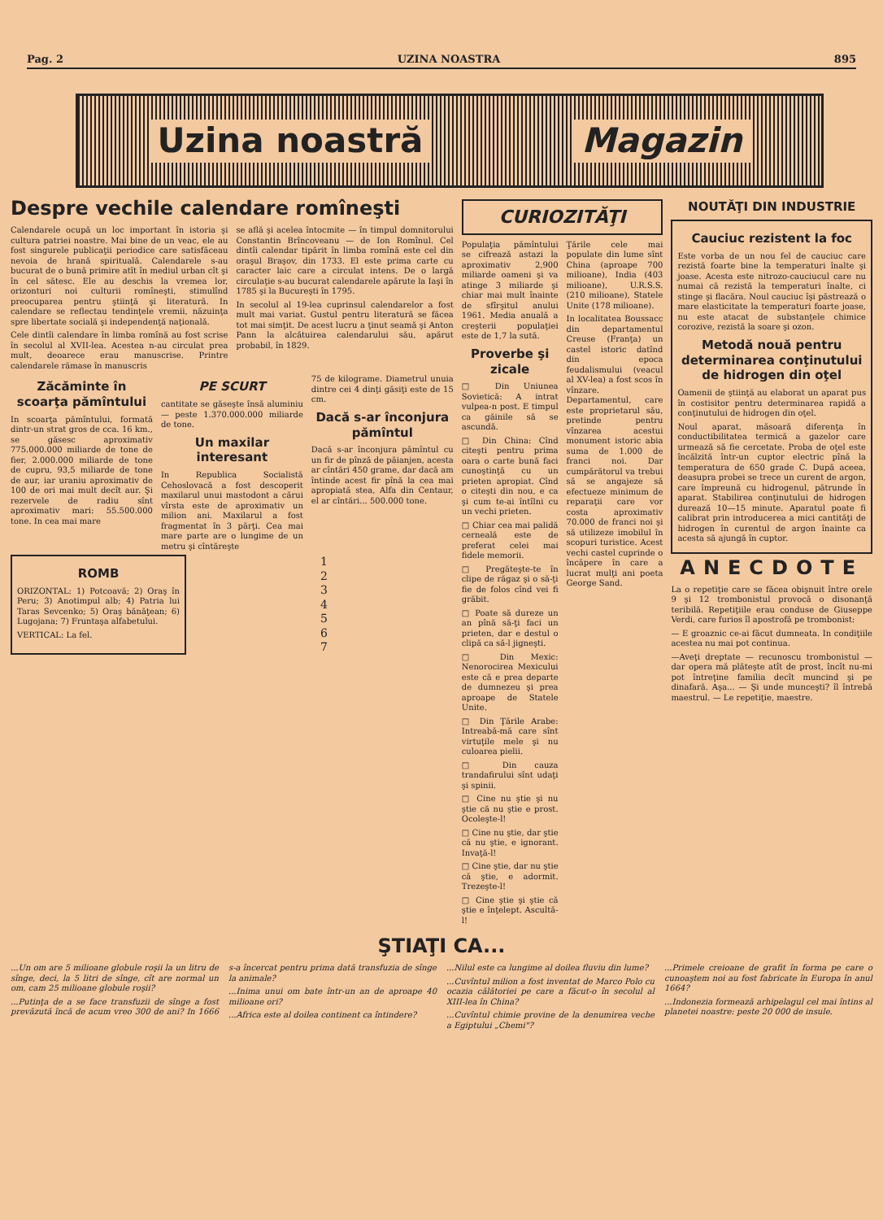Pag. 2 UZINA NOASTRA 895
Uzina noastră Magazin
Despre vechile calendare romîneşti
Calendarele ocupă un loc important în istoria şi cultura patriei noastre. Mai bine de un veac, ele au fost singurele publicaţii periodice care satisfăceau nevoia de hrană spirituală. Calendarele s-au bucurat de o bună primire atît în mediul urban cît şi în cel sătesc. Ele au deschis la vremea lor, orizonturi noi culturii romîneşti, stimulînd preocuparea pentru ştiinţă şi literatură. In calendare se reflectau tendinţele vremii, năzuinţa spre libertate socială şi independenţă naţională.
Cele dintîi calendare în limba romînă au fost scrise în secolul al XVII-lea. Acestea n-au circulat prea mult, deoarece erau manuscrise. Printre calendarele rămase în manuscris
se află şi acelea întocmite — în timpul domnitorului Constantin Brîncoveanu — de Ion Romînul. Cel dintîi calendar tipărit în limba romînă este cel din oraşul Braşov, din 1733. El este prima carte cu caracter laic care a circulat intens. De o largă circulaţie s-au bucurat calendarele apărute la Iaşi în 1785 şi la Bucureşti în 1795.
In secolul al 19-lea cuprinsul calendarelor a fost mult mai variat. Gustul pentru literatură se făcea tot mai simţit. De acest lucru a ţinut seamă şi Anton Pann la alcătuirea calendarului său, apărut probabil, în 1829.
Zăcăminte în scoarţa pămîntului
In scoarţa pămîntului, formată dintr-un strat gros de cca. 16 km., se găsesc aproximativ 775.000.000 miliarde de tone de fier, 2.000.000 miliarde de tone de cupru, 93,5 miliarde de tone de aur, iar uraniu aproximativ de 100 de ori mai mult decît aur. Şi rezervele de radiu sînt aproximativ mari: 55.500.000 tone. In cea mai mare
PE SCURT
cantitate se găseşte însă aluminiu — peste 1.370.000.000 miliarde de tone.
Un maxilar interesant
In Republica Socialistă Cehoslovacă a fost descoperit maxilarul unui mastodont a cărui vîrsta este de aproximativ un milion ani. Maxilarul a fost fragmentat în 3 părţi. Cea mai mare parte are o lungime de un metru şi cîntăreşte
75 de kilograme. Diametrul unuia dintre cei 4 dinţi găsiţi este de 15 cm.
Dacă s-ar înconjura pămîntul
Dacă s-ar înconjura pămîntul cu un fir de pînză de păianjen, acesta ar cîntări 450 grame, dar dacă am întinde acest fir pînă la cea mai apropiată stea, Alfa din Centaur, el ar cîntări... 500.000 tone.
ROMB
ORIZONTAL: 1) Potcoavă; 2) Oraş în Peru; 3) Anotimpul alb; 4) Patria lui Taras Sevcenko; 5) Oraş bănăţean; 6) Lugojana; 7) Fruntaşa alfabetului.
VERTICAL: La fel.
1
2
3
4
5
6
7
CURIOZITĂŢI
Populaţia pămîntului se cifrează astazi la aproximativ 2,900 miliarde oameni şi va atinge 3 miliarde şi chiar mai mult înainte de sfîrşitul anului 1961. Media anuală a creşterii populaţiei este de 1,7 la sută.
Proverbe şi zicale
□ Din Uniunea Sovietică: A intrat vulpea-n post. E timpul ca găinile să se ascundă.
□ Din China: Cînd citeşti pentru prima oara o carte bună faci cunoştinţă cu un prieten apropiat. Cînd o citeşti din nou, e ca şi cum te-ai întîlni cu un vechi prieten.
□ Chiar cea mai palidă cerneală este de preferat celei mai fidele memorii.
□ Pregăteşte-te în clipe de răgaz şi o să-ţi fie de folos cînd vei fi grăbit.
□ Poate să dureze un an pînă să-ţi faci un prieten, dar e destul o clipă ca să-l jigneşti.
□ Din Mexic: Nenorocirea Mexicului este că e prea departe de dumnezeu şi prea aproape de Statele Unite.
□ Din Ţările Arabe: Intreabă-mă care sînt virtuţile mele şi nu culoarea pielii.
□ Din cauza trandafirului sînt udaţi şi spinii.
□ Cine nu ştie şi nu ştie că nu ştie e prost. Ocoleşte-l!
□ Cine nu ştie, dar ştie că nu ştie, e ignorant. Invaţă-l!
□ Cine ştie, dar nu ştie că ştie, e adormit. Trezeşte-l!
□ Cine ştie şi ştie că ştie e înţelept. Ascultă-l!
Ţările cele mai populate din lume sînt China (aproape 700 milioane), India (403 milioane), U.R.S.S. (210 milioane), Statele Unite (178 milioane).
In localitatea Boussacc din departamentul Creuse (Franţa) un castel istoric datînd din epoca feudalismului (veacul al XV-lea) a fost scos în vînzare. Departamentul, care este proprietarul său, pretinde pentru vînzarea acestui monument istoric abia suma de 1.000 de franci noi. Dar cumpărătorul va trebui să se angajeze să efectueze minimum de reparaţii care vor costa aproximativ 70.000 de franci noi şi să utilizeze imobilul în scopuri turistice. Acest vechi castel cuprinde o încăpere în care a lucrat mulţi ani poeta George Sand.
NOUTĂŢI DIN INDUSTRIE
Cauciuc rezistent la foc
Este vorba de un nou fel de cauciuc care rezistă foarte bine la temperaturi înalte şi joase. Acesta este nitrozo-cauciucul care nu numai că rezistă la temperaturi înalte, ci stinge şi flacăra. Noul cauciuc îşi păstrează o mare elasticitate la temperaturi foarte joase, nu este atacat de substanţele chimice corozive, rezistă la soare şi ozon.
Metodă nouă pentru determinarea conţinutului de hidrogen din oţel
Oamenii de ştiinţă au elaborat un aparat pus în costisitor pentru determinarea rapidă a conţinutului de hidrogen din oţel.
Noul aparat, măsoară diferenţa în conductibilitatea termică a gazelor care urmează să fie cercetate. Proba de oţel este încălzită într-un cuptor electric pînă la temperatura de 650 grade C. După aceea, deasupra probei se trece un curent de argon, care împreună cu hidrogenul, pătrunde în aparat. Stabilirea conţinutului de hidrogen durează 10—15 minute. Aparatul poate fi calibrat prin introducerea a mici cantităţi de hidrogen în curentul de argon înainte ca acesta să ajungă în cuptor.
ANECDOTE
La o repetiţie care se făcea obişnuit între orele 9 şi 12 trombonistul provocă o disonanţă teribilă. Repetiţiile erau conduse de Giuseppe Verdi, care furios îl apostrofă pe trombonist:
— E groaznic ce-ai făcut dumneata. In condiţiile acestea nu mai pot continua.
—Aveţi dreptate — recunoscu trombonistul — dar opera mă plăteşte atît de prost, încît nu-mi pot întreţine familia decît muncind şi pe dinafară. Aşa... — Şi unde munceşti? îl întrebă maestrul. — Le repetiţie, maestre.
ŞTIAŢI CA...
...Un om are 5 milioane globule roşii la un litru de sînge, deci, la 5 litri de sînge, cît are normal un om, cam 25 milioane globule roşii?
...Putinţa de a se face transfuzii de sînge a fost prevăzută încă de acum vreo 300 de ani? In 1666 s-a încercat pentru prima dată transfuzia de sînge la animale?
...Inima unui om bate într-un an de aproape 40 milioane ori?
...Africa este al doilea continent ca întindere?
...Nilul este ca lungime al doilea fluviu din lume?
...Cuvîntul milion a fost inventat de Marco Polo cu ocazia călătoriei pe care a făcut-o în secolul al XIII-lea în China?
...Cuvîntul chimie provine de la denumirea veche a Egiptului „Chemi"?
...Primele creioane de grafit în forma pe care o cunoaştem noi au fost fabricate în Europa în anul 1664?
...Indonezia formează arhipelagul cel mai întins al planetei noastre: peste 20 000 de insule.